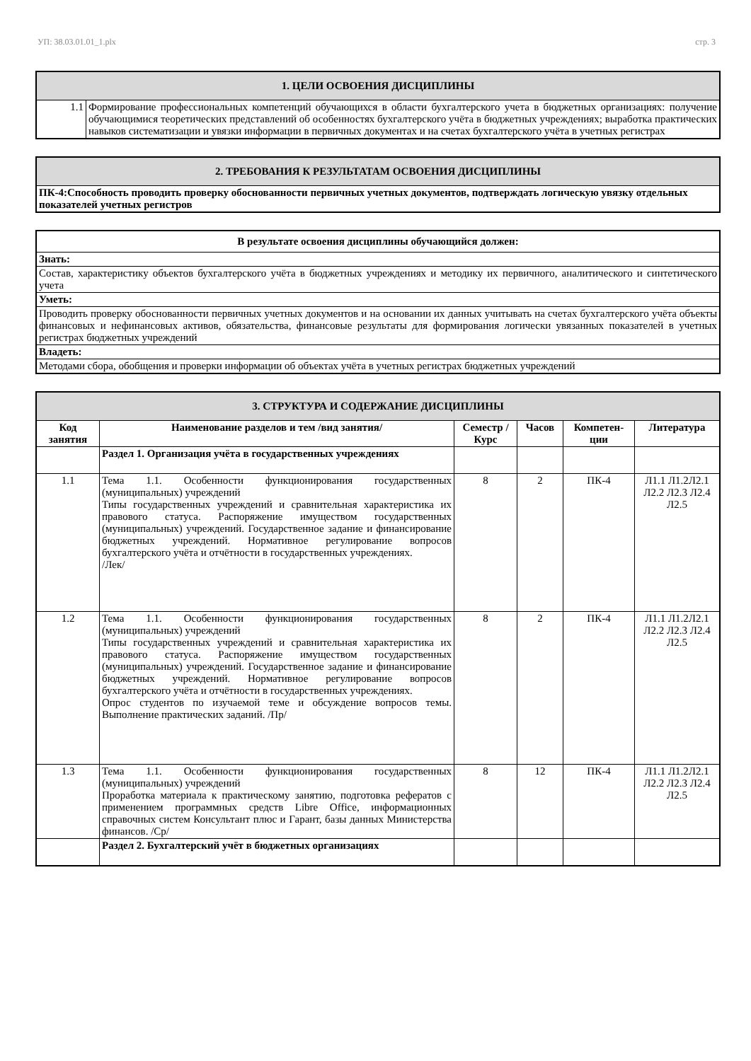УП: 38.03.01.01_1.plx стр. 3
| 1. ЦЕЛИ ОСВОЕНИЯ ДИСЦИПЛИНЫ | |
| 1.1 | Формирование профессиональных компетенций обучающихся в области бухгалтерского учета в бюджетных организациях: получение обучающимися теоретических представлений об особенностях бухгалтерского учёта в бюджетных учреждениях; выработка практических навыков систематизации и увязки информации в первичных документах и на счетах бухгалтерского учёта в учетных регистрах |
| 2. ТРЕБОВАНИЯ К РЕЗУЛЬТАТАМ ОСВОЕНИЯ ДИСЦИПЛИНЫ |
| ПК-4:Способность проводить проверку обоснованности первичных учетных документов, подтверждать логическую увязку отдельных показателей учетных регистров |
| В результате освоения дисциплины обучающийся должен: |
| Знать: |
| Состав, характеристику объектов бухгалтерского учёта в бюджетных учреждениях и методику их первичного, аналитического и синтетического учета |
| Уметь: |
| Проводить проверку обоснованности первичных учетных документов и на основании их данных учитывать на счетах бухгалтерского учёта объекты финансовых и нефинансовых активов, обязательства, финансовые результаты для формирования логически увязанных показателей в учетных регистрах бюджетных учреждений |
| Владеть: |
| Методами сбора, обобщения и проверки информации об объектах учёта в учетных регистрах бюджетных учреждений |
| 3. СТРУКТУРА И СОДЕРЖАНИЕ ДИСЦИПЛИНЫ | | | | | |
| Код занятия | Наименование разделов и тем /вид занятия/ | Семестр / Курс | Часов | Компетен-ции | Литература |
| | Раздел 1. Организация учёта в государственных учреждениях | | | | |
| 1.1 | Тема 1.1. Особенности функционирования государственных (муниципальных) учреждений Типы государственных учреждений и сравнительная характеристика их правового статуса. Распоряжение имуществом государственных (муниципальных) учреждений. Государственное задание и финансирование бюджетных учреждений. Нормативное регулирование вопросов бухгалтерского учёта и отчётности в государственных учреждениях. /Лек/ | 8 | 2 | ПК-4 | Л1.1 Л1.2Л2.1 Л2.2 Л2.3 Л2.4 Л2.5 |
| 1.2 | Тема 1.1. Особенности функционирования государственных (муниципальных) учреждений Типы государственных учреждений и сравнительная характеристика их правового статуса. Распоряжение имуществом государственных (муниципальных) учреждений. Государственное задание и финансирование бюджетных учреждений. Нормативное регулирование вопросов бухгалтерского учёта и отчётности в государственных учреждениях. Опрос студентов по изучаемой теме и обсуждение вопросов темы. Выполнение практических заданий. /Пр/ | 8 | 2 | ПК-4 | Л1.1 Л1.2Л2.1 Л2.2 Л2.3 Л2.4 Л2.5 |
| 1.3 | Тема 1.1. Особенности функционирования государственных (муниципальных) учреждений Проработка материала к практическому занятию, подготовка рефератов с применением программных средств Libre Office, информационных справочных систем Консультант плюс и Гарант, базы данных Министерства финансов. /Ср/ | 8 | 12 | ПК-4 | Л1.1 Л1.2Л2.1 Л2.2 Л2.3 Л2.4 Л2.5 |
| | Раздел 2. Бухгалтерский учёт в бюджетных организациях | | | | |